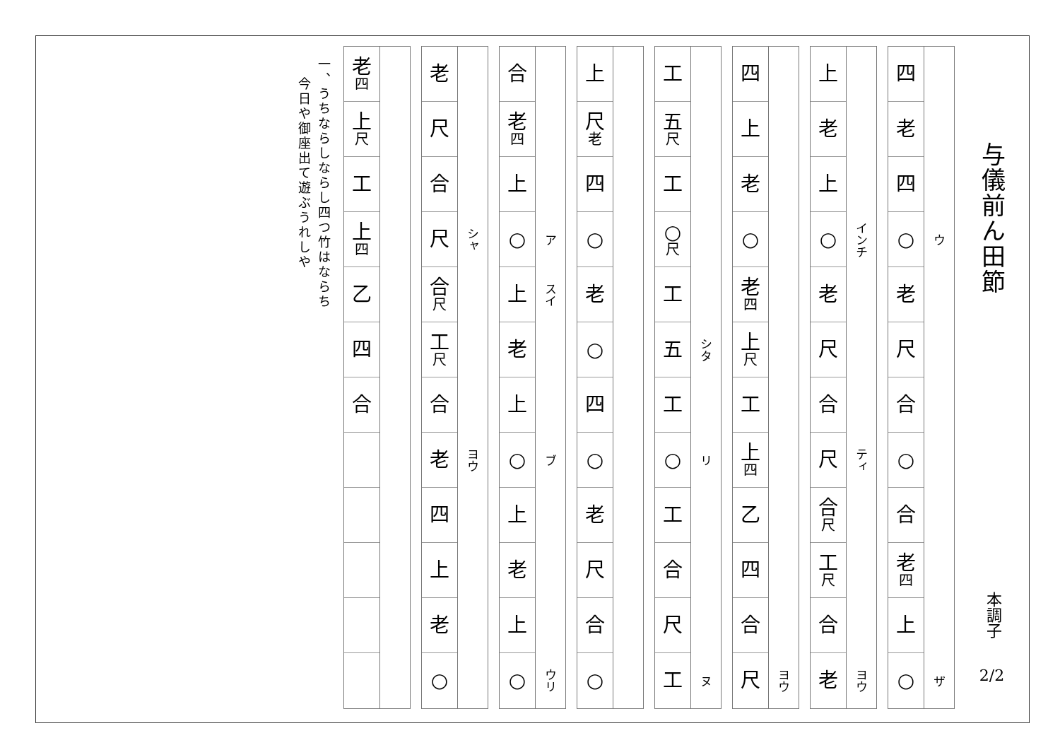与儀前ん田節
本調子
2/2
四
老
四
○
老
尺
合
○
合
老
四
上
○
ウ
ザ
上
老
上
○
老
尺
合
尺
合
尺
工
尺
合
老
インチ
ティ
ヨウ
四
上
老
○
老
四
上
尺
工
上
四
乙
四
合
尺
ヨウ
工
五
尺
工
○
尺
工
五
工
○
工
合
尺
工
シタ
リ
ヌ
上
尺
老
四
○
老
○
四
○
老
尺
合
○
合
老
四
上
○
上
老
上
○
上
老
上
○
ア
スイ
ブ
ウリ
老
尺
合
尺
合
尺
工
尺
合
老
四
上
老
○
シャ
ヨウ
老
四
上
尺
工
上
四
乙
四
合
一、うちならしならし四つ竹はならち
今日や御座出て遊ぶうれしや